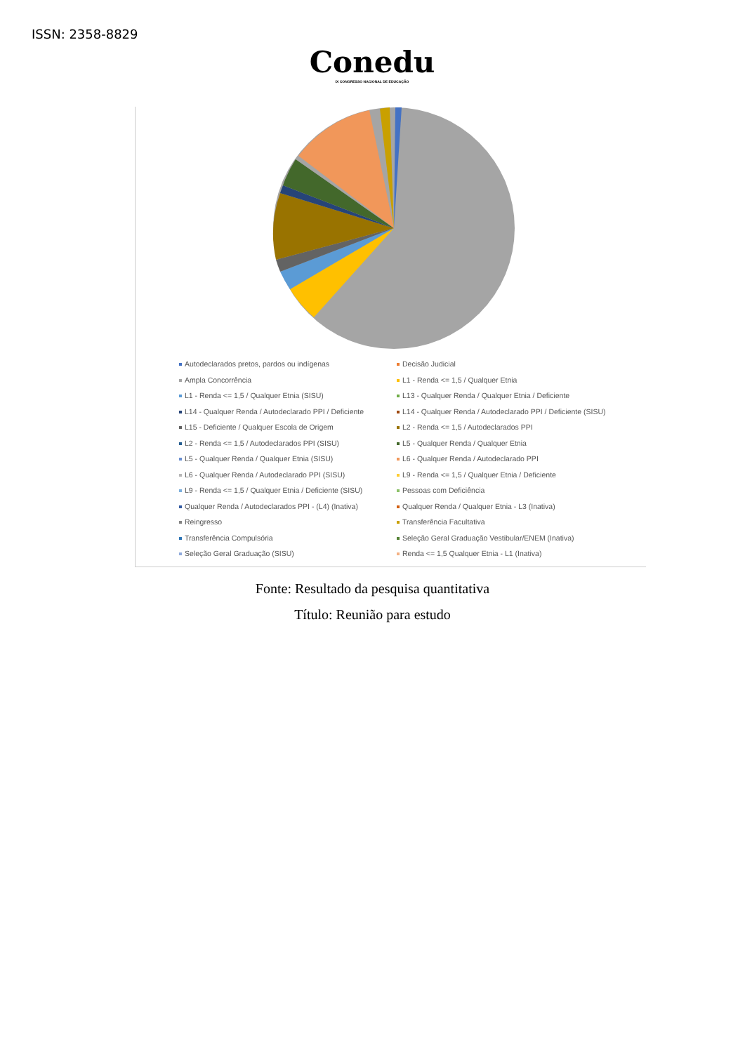ISSN: 2358-8829
Conedu
IX CONGRESSO NACIONAL DE EDUCAÇÃO
Autodeclarados pretos, pardos ou indígenas Decisão Judicial Ampla Concorrência L1 - Renda <= 1,5 / Qualquer Etnia L1 - Renda <= 1,5 / Qualquer Etnia (SISU) L13 - Qualquer Renda / Qualquer Etnia / Deficiente L14 - Qualquer Renda / Autodeclarado PPI / Deficiente L14 - Qualquer Renda / Autodeclarado PPI / Deficiente (SISU) L15 - Deficiente / Qualquer Escola de Origem L2 - Renda <= 1,5 / Autodeclarados PPI L2 - Renda <= 1,5 / Autodeclarados PPI (SISU) L5 - Qualquer Renda / Qualquer Etnia L5 - Qualquer Renda / Qualquer Etnia (SISU) L6 - Qualquer Renda / Autodeclarado PPI L6 - Qualquer Renda / Autodeclarado PPI (SISU) L9 - Renda <= 1,5 / Qualquer Etnia / Deficiente L9 - Renda <= 1,5 / Qualquer Etnia / Deficiente (SISU) Pessoas com Deficiência Qualquer Renda / Autodeclarados PPI - (L4) (Inativa) Qualquer Renda / Qualquer Etnia - L3 (Inativa) Reingresso Transferência Facultativa Transferência Compulsória Seleção Geral Graduação Vestibular/ENEM (Inativa) Seleção Geral Graduação (SISU) Renda <= 1,5 Qualquer Etnia - L1 (Inativa)
Fonte: Resultado da pesquisa quantitativa
Título: Reunião para estudo